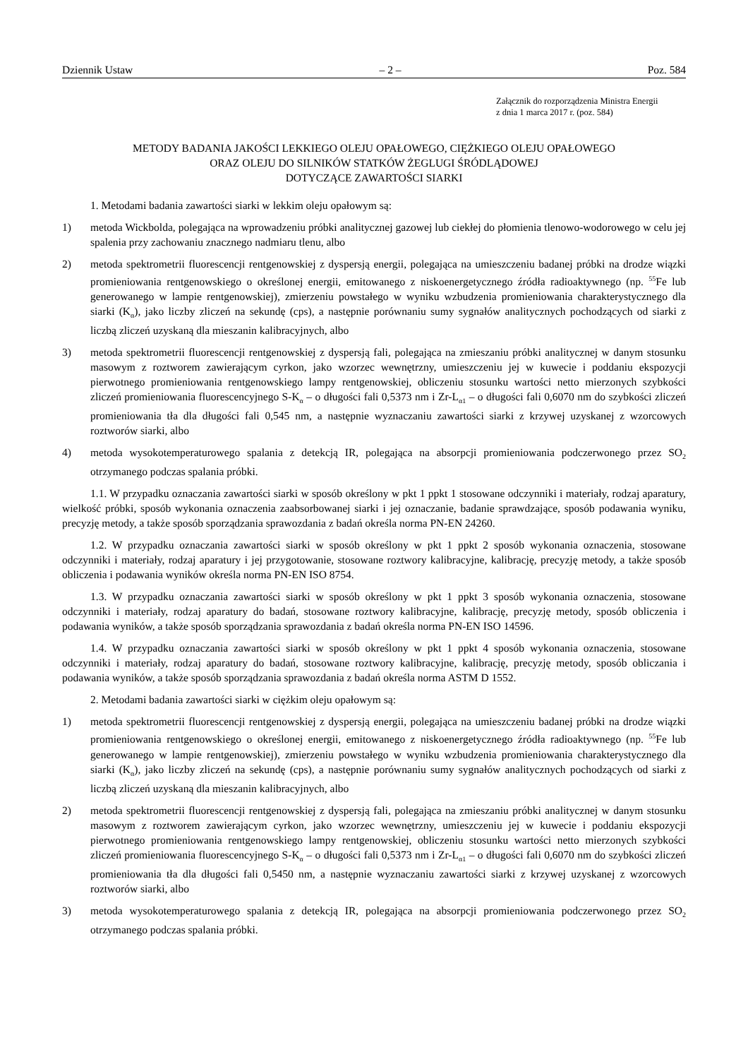Dziennik Ustaw – 2 – Poz. 584
Załącznik do rozporządzenia Ministra Energii
z dnia 1 marca 2017 r. (poz. 584)
METODY BADANIA JAKOŚCI LEKKIEGO OLEJU OPAŁOWEGO, CIĘŻKIEGO OLEJU OPAŁOWEGO
ORAZ OLEJU DO SILNIKÓW STATKÓW ŻEGLUGI ŚRÓDLĄDOWEJ
DOTYCZĄCE ZAWARTOŚCI SIARKI
1. Metodami badania zawartości siarki w lekkim oleju opałowym są:
1) metoda Wickbolda, polegająca na wprowadzeniu próbki analitycznej gazowej lub ciekłej do płomienia tlenowo-wodorowego w celu jej spalenia przy zachowaniu znacznego nadmiaru tlenu, albo
2) metoda spektrometrii fluorescencji rentgenowskiej z dyspersją energii, polegająca na umieszczeniu badanej próbki na drodze wiązki promieniowania rentgenowskiego o określonej energii, emitowanego z niskoenergetycznego źródła radioaktywnego (np. <sup>55</sup>Fe lub generowanego w lampie rentgenowskiej), zmierzeniu powstałego w wyniku wzbudzenia promieniowania charakterystycznego dla siarki (K<sub>α</sub>), jako liczby zliczeń na sekundę (cps), a następnie porównaniu sumy sygnałów analitycznych pochodzących od siarki z liczbą zliczeń uzyskaną dla mieszanin kalibracyjnych, albo
3) metoda spektrometrii fluorescencji rentgenowskiej z dyspersją fali, polegająca na zmieszaniu próbki analitycznej w danym stosunku masowym z roztworem zawierającym cyrkon, jako wzorzec wewnętrzny, umieszczeniu jej w kuwecie i poddaniu ekspozycji pierwotnego promieniowania rentgenowskiego lampy rentgenowskiej, obliczeniu stosunku wartości netto mierzonych szybkości zliczeń promieniowania fluorescencyjnego S-K<sub>α</sub> – o długości fali 0,5373 nm i Zr-L<sub>α1</sub> – o długości fali 0,6070 nm do szybkości zliczeń promieniowania tła dla długości fali 0,545 nm, a następnie wyznaczaniu zawartości siarki z krzywej uzyskanej z wzorcowych roztworów siarki, albo
4) metoda wysokotemperaturowego spalania z detekcją IR, polegająca na absorpcji promieniowania podczerwonego przez SO<sub>2</sub> otrzymanego podczas spalania próbki.
1.1. W przypadku oznaczania zawartości siarki w sposób określony w pkt 1 ppkt 1 stosowane odczynniki i materiały, rodzaj aparatury, wielkość próbki, sposób wykonania oznaczenia zaabsorbowanej siarki i jej oznaczanie, badanie sprawdzające, sposób podawania wyniku, precyzję metody, a także sposób sporządzania sprawozdania z badań określa norma PN-EN 24260.
1.2. W przypadku oznaczania zawartości siarki w sposób określony w pkt 1 ppkt 2 sposób wykonania oznaczenia, stosowane odczynniki i materiały, rodzaj aparatury i jej przygotowanie, stosowane roztwory kalibracyjne, kalibrację, precyzję metody, a także sposób obliczenia i podawania wyników określa norma PN-EN ISO 8754.
1.3. W przypadku oznaczania zawartości siarki w sposób określony w pkt 1 ppkt 3 sposób wykonania oznaczenia, stosowane odczynniki i materiały, rodzaj aparatury do badań, stosowane roztwory kalibracyjne, kalibrację, precyzję metody, sposób obliczenia i podawania wyników, a także sposób sporządzania sprawozdania z badań określa norma PN-EN ISO 14596.
1.4. W przypadku oznaczania zawartości siarki w sposób określony w pkt 1 ppkt 4 sposób wykonania oznaczenia, stosowane odczynniki i materiały, rodzaj aparatury do badań, stosowane roztwory kalibracyjne, kalibrację, precyzję metody, sposób obliczania i podawania wyników, a także sposób sporządzania sprawozdania z badań określa norma ASTM D 1552.
2. Metodami badania zawartości siarki w ciężkim oleju opałowym są:
1) metoda spektrometrii fluorescencji rentgenowskiej z dyspersją energii, polegająca na umieszczeniu badanej próbki na drodze wiązki promieniowania rentgenowskiego o określonej energii, emitowanego z niskoenergetycznego źródła radioaktywnego (np. <sup>55</sup>Fe lub generowanego w lampie rentgenowskiej), zmierzeniu powstałego w wyniku wzbudzenia promieniowania charakterystycznego dla siarki (K<sub>α</sub>), jako liczby zliczeń na sekundę (cps), a następnie porównaniu sumy sygnałów analitycznych pochodzących od siarki z liczbą zliczeń uzyskaną dla mieszanin kalibracyjnych, albo
2) metoda spektrometrii fluorescencji rentgenowskiej z dyspersją fali, polegająca na zmieszaniu próbki analitycznej w danym stosunku masowym z roztworem zawierającym cyrkon, jako wzorzec wewnętrzny, umieszczeniu jej w kuwecie i poddaniu ekspozycji pierwotnego promieniowania rentgenowskiego lampy rentgenowskiej, obliczeniu stosunku wartości netto mierzonych szybkości zliczeń promieniowania fluorescencyjnego S-K<sub>α</sub> – o długości fali 0,5373 nm i Zr-L<sub>α1</sub> – o długości fali 0,6070 nm do szybkości zliczeń promieniowania tła dla długości fali 0,5450 nm, a następnie wyznaczaniu zawartości siarki z krzywej uzyskanej z wzorcowych roztworów siarki, albo
3) metoda wysokotemperaturowego spalania z detekcją IR, polegająca na absorpcji promieniowania podczerwonego przez SO<sub>2</sub> otrzymanego podczas spalania próbki.